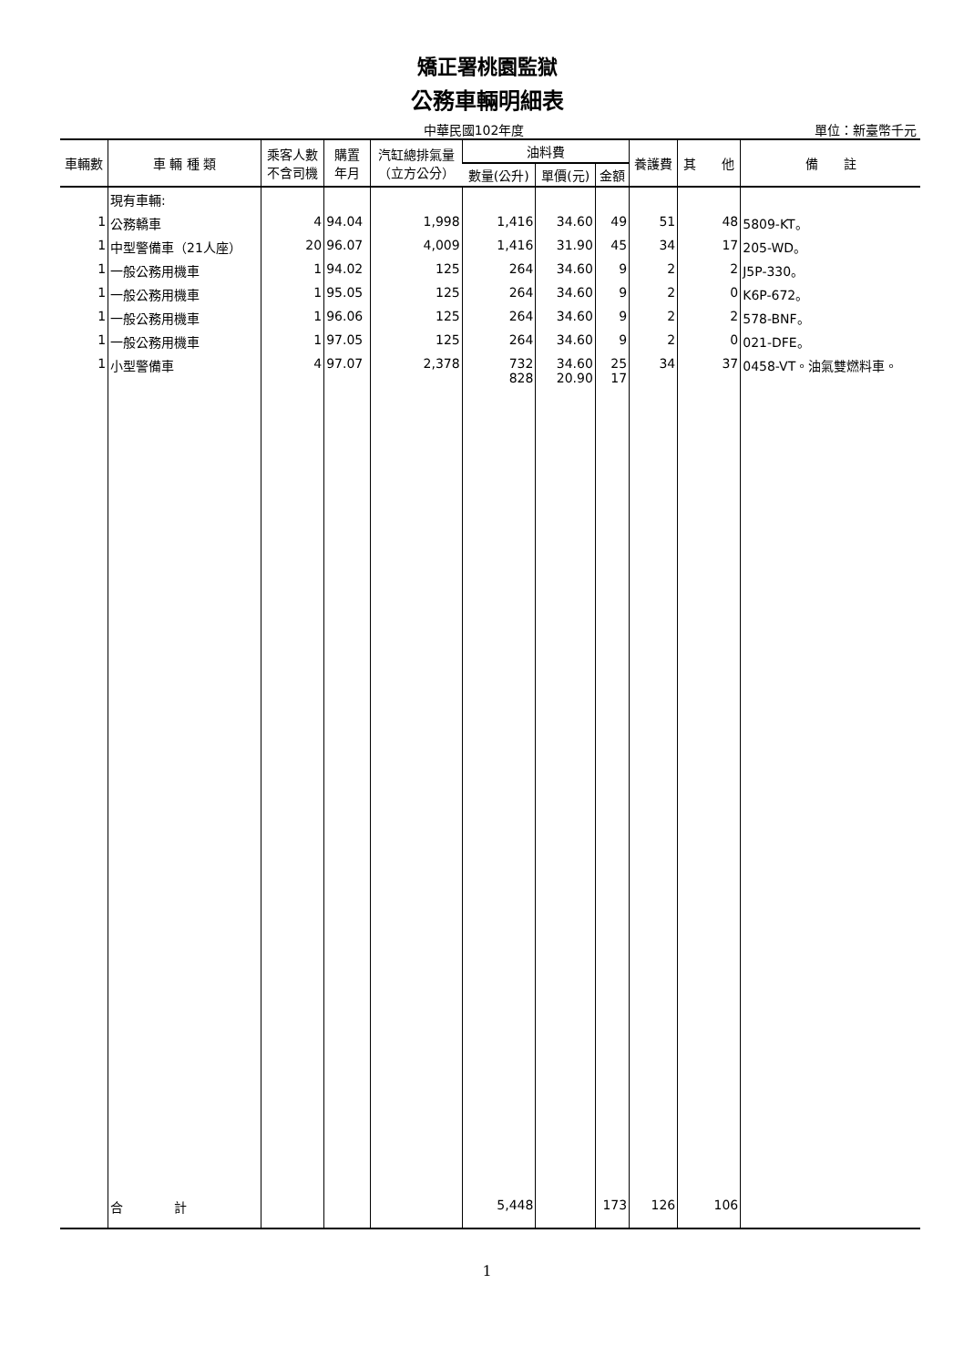矯正署桃園監獄
公務車輛明細表
中華民國102年度 單位：新臺幣千元
| 車輛數 | 車 輛 種 類 | 乘客人數 不含司機 | 購置 年月 | 汽缸總排氣量 （立方公分） | 油料費 | | | 養護費 | 其 他 | 備 註 |
| --- | --- | --- | --- | --- | --- | --- | --- | --- | --- | --- |
| | | | | | 數量(公升) | 單價(元) | 金額 | | | |
| | 現有車輛: | | | | | | | | | |
| 1 | 公務轎車 | 4 | 94.04 | 1,998 | 1,416 | 34.60 | 49 | 51 | 48 | 5809-KT。 |
| 1 | 中型警備車（21人座） | 20 | 96.07 | 4,009 | 1,416 | 31.90 | 45 | 34 | 17 | 205-WD。 |
| 1 | 一般公務用機車 | 1 | 94.02 | 125 | 264 | 34.60 | 9 | 2 | 2 | J5P-330。 |
| 1 | 一般公務用機車 | 1 | 95.05 | 125 | 264 | 34.60 | 9 | 2 | 0 | K6P-672。 |
| 1 | 一般公務用機車 | 1 | 96.06 | 125 | 264 | 34.60 | 9 | 2 | 2 | 578-BNF。 |
| 1 | 一般公務用機車 | 1 | 97.05 | 125 | 264 | 34.60 | 9 | 2 | 0 | 021-DFE。 |
| 1 | 小型警備車 | 4 | 97.07 | 2,378 | 732 828 | 34.60 20.90 | 25 17 | 34 | 37 | 0458-VT。油氣雙燃料車。 |
| | 合 計 | | | | 5,448 | | 173 | 126 | 106 | |
1